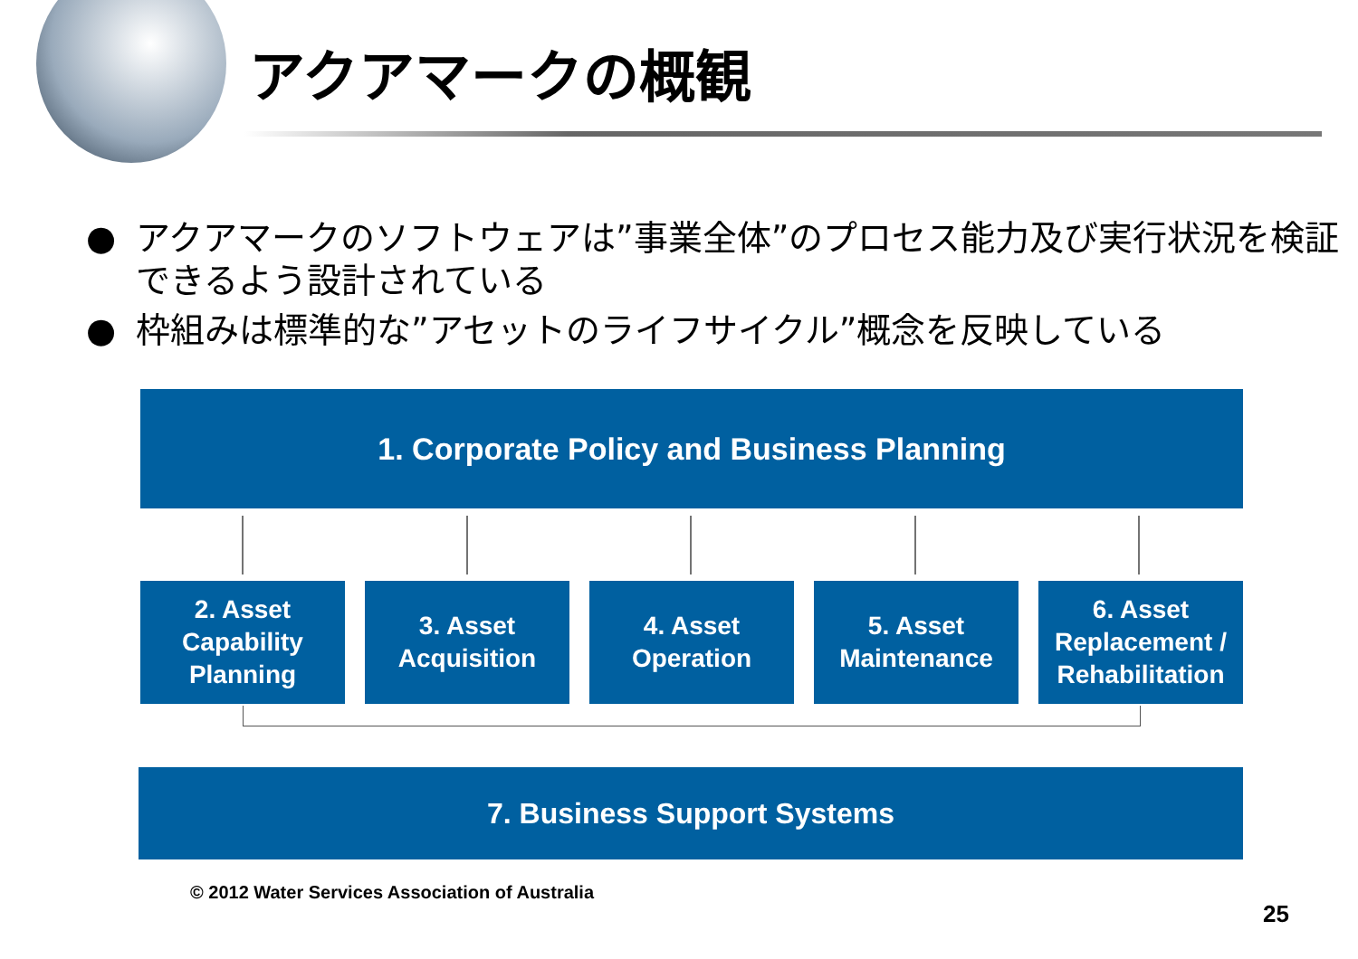アクアマークの概観
● アクアマークのソフトウェアは”事業全体”のプロセス能力及び実行状況を検証できるよう設計されている
● 枠組みは標準的な”アセットのライフサイクル”概念を反映している
1. Corporate Policy and Business Planning
2. Asset
Capability
Planning
3. Asset
Acquisition
4. Asset
Operation
5. Asset
Maintenance
6. Asset
Replacement /
Rehabilitation
7. Business Support Systems
© 2012 Water Services Association of Australia
25